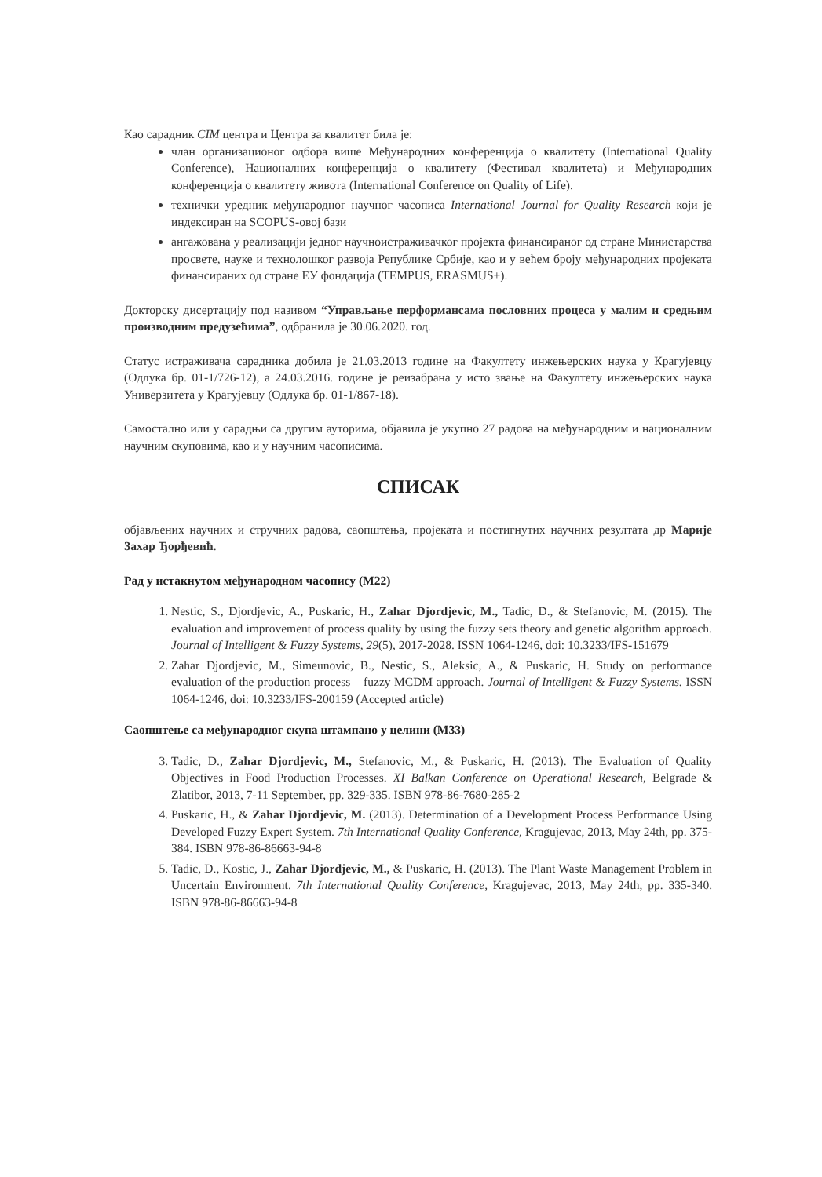Као сарадник CIM центра и Центра за квалитет била је:
члан организационог одбора више Међународних конференција о квалитету (International Quality Conference), Националних конференција о квалитету (Фестивал квалитета) и Међународних конференција о квалитету живота (International Conference on Quality of Life).
технички уредник међународног научног часописа International Journal for Quality Research који је индексиран на SCOPUS-овој бази
ангажована у реализацији једног научноистраживачког пројекта финансираног од стране Министарства просвете, науке и технолошког развоја Републике Србије, као и у већем броју међународних пројеката финансираних од стране ЕУ фондација (TEMPUS, ERASMUS+).
Докторску дисертацију под називом “Управљање перформансама пословних процеса у малим и средњим производним предузећима”, одбранила је 30.06.2020. год.
Статус истраживача сарадника добила је 21.03.2013 године на Факултету инжењерских наука у Крагујевцу (Одлука бр. 01-1/726-12), а 24.03.2016. године је реизабрана у исто звање на Факултету инжењерских наука Универзитета у Крагујевцу (Одлука бр. 01-1/867-18).
Самостално или у сарадњи са другим ауторима, објавила је укупно 27 радова на међународним и националним научним скуповима, као и у научним часописима.
СПИСАК
објављених научних и стручних радова, саопштења, пројеката и постигнутих научних резултата др Марије Захар Ђорђевић.
Рад у истакнутом међународном часопису (М22)
1. Nestic, S., Djordjevic, A., Puskaric, H., Zahar Djordjevic, M., Tadic, D., & Stefanovic, M. (2015). The evaluation and improvement of process quality by using the fuzzy sets theory and genetic algorithm approach. Journal of Intelligent & Fuzzy Systems, 29(5), 2017-2028. ISSN 1064-1246, doi: 10.3233/IFS-151679
2. Zahar Djordjevic, M., Simeunovic, B., Nestic, S., Aleksic, A., & Puskaric, H. Study on performance evaluation of the production process – fuzzy MCDM approach. Journal of Intelligent & Fuzzy Systems. ISSN 1064-1246, doi: 10.3233/IFS-200159 (Accepted article)
Саопштење са међународног скупа штампано у целини (М33)
3. Tadic, D., Zahar Djordjevic, M., Stefanovic, M., & Puskaric, H. (2013). The Evaluation of Quality Objectives in Food Production Processes. XI Balkan Conference on Operational Research, Belgrade & Zlatibor, 2013, 7-11 September, pp. 329-335. ISBN 978-86-7680-285-2
4. Puskaric, H., & Zahar Djordjevic, M. (2013). Determination of a Development Process Performance Using Developed Fuzzy Expert System. 7th International Quality Conference, Kragujevac, 2013, May 24th, pp. 375-384. ISBN 978-86-86663-94-8
5. Tadic, D., Kostic, J., Zahar Djordjevic, M., & Puskaric, H. (2013). The Plant Waste Management Problem in Uncertain Environment. 7th International Quality Conference, Kragujevac, 2013, May 24th, pp. 335-340. ISBN 978-86-86663-94-8